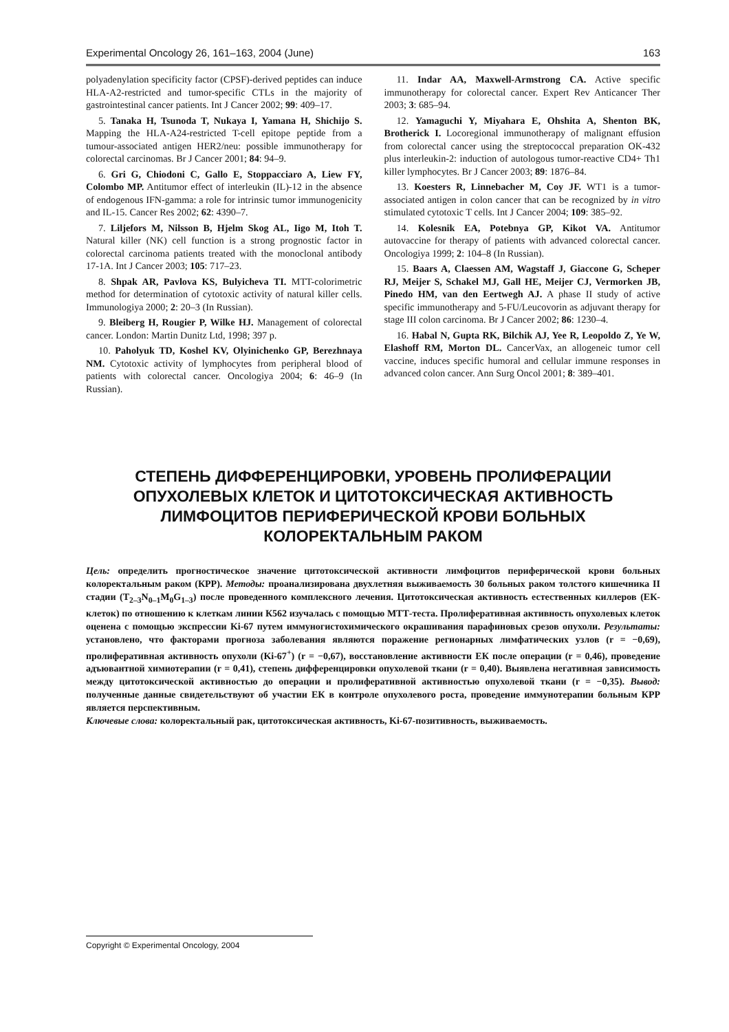Experimental Oncology 26, 161–163, 2004 (June) 163
polyadenylation specificity factor (CPSF)-derived peptides can induce HLA-A2-restricted and tumor-specific CTLs in the majority of gastrointestinal cancer patients. Int J Cancer 2002; 99: 409–17.
5. Tanaka H, Tsunoda T, Nukaya I, Yamana H, Shichijo S. Mapping the HLA-A24-restricted T-cell epitope peptide from a tumour-associated antigen HER2/neu: possible immunotherapy for colorectal carcinomas. Br J Cancer 2001; 84: 94–9.
6. Gri G, Chiodoni C, Gallo E, Stoppacciaro A, Liew FY, Colombo MP. Antitumor effect of interleukin (IL)-12 in the absence of endogenous IFN-gamma: a role for intrinsic tumor immunogenicity and IL-15. Cancer Res 2002; 62: 4390–7.
7. Liljefors M, Nilsson B, Hjelm Skog AL, Iigo M, Itoh T. Natural killer (NK) cell function is a strong prognostic factor in colorectal carcinoma patients treated with the monoclonal antibody 17-1A. Int J Cancer 2003; 105: 717–23.
8. Shpak AR, Pavlova KS, Bulyicheva TI. MTT-colorimetric method for determination of cytotoxic activity of natural killer cells. Immunologiya 2000; 2: 20–3 (In Russian).
9. Bleiberg H, Rougier P, Wilke HJ. Management of colorectal cancer. London: Martin Dunitz Ltd, 1998; 397 p.
10. Paholyuk TD, Koshel KV, Olyinichenko GP, Berezhnaya NM. Cytotoxic activity of lymphocytes from peripheral blood of patients with colorectal cancer. Oncologiya 2004; 6: 46–9 (In Russian).
11. Indar AA, Maxwell-Armstrong CA. Active specific immunotherapy for colorectal cancer. Expert Rev Anticancer Ther 2003; 3: 685–94.
12. Yamaguchi Y, Miyahara E, Ohshita A, Shenton BK, Brotherick I. Locoregional immunotherapy of malignant effusion from colorectal cancer using the streptococcal preparation OK-432 plus interleukin-2: induction of autologous tumor-reactive CD4+ Th1 killer lymphocytes. Br J Cancer 2003; 89: 1876–84.
13. Koesters R, Linnebacher M, Coy JF. WT1 is a tumor-associated antigen in colon cancer that can be recognized by in vitro stimulated cytotoxic T cells. Int J Cancer 2004; 109: 385–92.
14. Kolesnik EA, Potebnya GP, Kikot VA. Antitumor autovaccine for therapy of patients with advanced colorectal cancer. Oncologiya 1999; 2: 104–8 (In Russian).
15. Baars A, Claessen AM, Wagstaff J, Giaccone G, Scheper RJ, Meijer S, Schakel MJ, Gall HE, Meijer CJ, Vermorken JB, Pinedo HM, van den Eertwegh AJ. A phase II study of active specific immunotherapy and 5-FU/Leucovorin as adjuvant therapy for stage III colon carcinoma. Br J Cancer 2002; 86: 1230–4.
16. Habal N, Gupta RK, Bilchik AJ, Yee R, Leopoldo Z, Ye W, Elashoff RM, Morton DL. CancerVax, an allogeneic tumor cell vaccine, induces specific humoral and cellular immune responses in advanced colon cancer. Ann Surg Oncol 2001; 8: 389–401.
СТЕПЕНЬ ДИФФЕРЕНЦИРОВКИ, УРОВЕНЬ ПРОЛИФЕРАЦИИ ОПУХОЛЕВЫХ КЛЕТОК И ЦИТОТОКСИЧЕСКАЯ АКТИВНОСТЬ ЛИМФОЦИТОВ ПЕРИФЕРИЧЕСКОЙ КРОВИ БОЛЬНЫХ КОЛОРЕКТАЛЬНЫМ РАКОМ
Цель: определить прогностическое значение цитотоксической активности лимфоцитов периферической крови больных колоректальным раком (КРР). Методы: проанализирована двухлетняя выживаемость 30 больных раком толстого кишечника II стадии (T<sub>2–3</sub>N<sub>0–1</sub>M<sub>0</sub>G<sub>1–3</sub>) после проведенного комплексного лечения. Цитотоксическая активность естественных киллеров (ЕК-клеток) по отношению к клеткам линии К562 изучалась с помощью МТТ-теста. Пролиферативная активность опухолевых клеток оценена с помощью экспрессии Ki-67 путем иммуногистохимического окрашивания парафиновых срезов опухоли. Результаты: установлено, что факторами прогноза заболевания являются поражение регионарных лимфатических узлов (r = −0,69), пролиферативная активность опухоли (Ki-67<sup>+</sup>) (r = −0,67), восстановление активности ЕК после операции (r = 0,46), проведение адъювантной химиотерапии (r = 0,41), степень дифференцировки опухолевой ткани (r = 0,40). Выявлена негативная зависимость между цитотоксической активностью до операции и пролиферативной активностью опухолевой ткани (r = −0,35). Вывод: полученные данные свидетельствуют об участии ЕК в контроле опухолевого роста, проведение иммунотерапии больным КРР является перспективным.
Ключевые слова: колоректальный рак, цитотоксическая активность, Ki-67-позитивность, выживаемость.
Copyright © Experimental Oncology, 2004